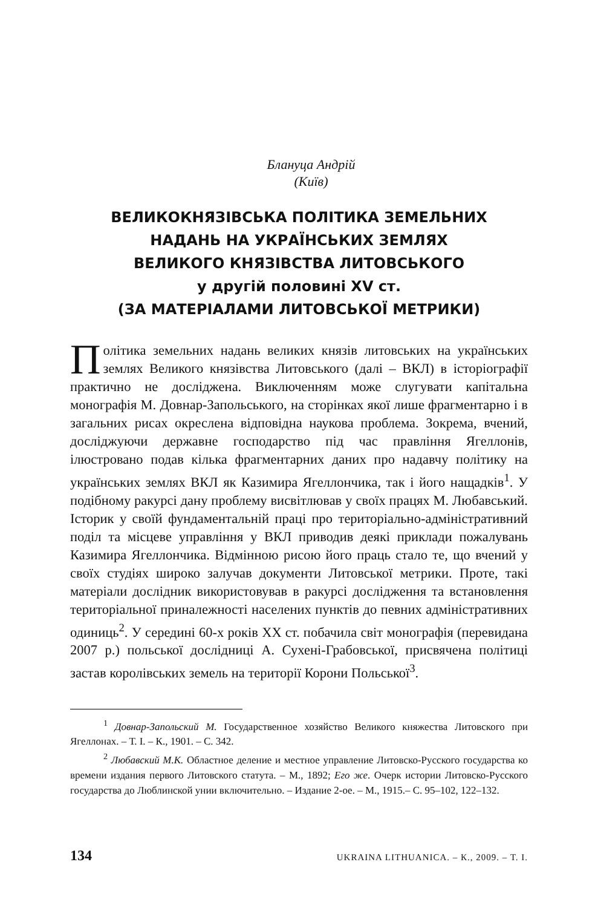Блануца Андрій
(Київ)
ВЕЛИКОКНЯЗІВСЬКА ПОЛІТИКА ЗЕМЕЛЬНИХ
НАДАНЬ НА УКРАЇНСЬКИХ ЗЕМЛЯХ
ВЕЛИКОГО КНЯЗІВСТВА ЛИТОВСЬКОГО
у другій половині XV ст.
(ЗА МАТЕРІАЛАМИ ЛИТОВСЬКОЇ МЕТРИКИ)
Політика земельних надань великих князів литовських на українських землях Великого князівства Литовського (далі – ВКЛ) в історіографії практично не досліджена. Виключенням може слугувати капітальна монографія М. Довнар-Запольського, на сторінках якої лише фрагментарно і в загальних рисах окреслена відповідна наукова проблема. Зокрема, вчений, досліджуючи державне господарство під час правління Ягеллонів, ілюстровано подав кілька фрагментарних даних про надавчу політику на українських землях ВКЛ як Казимира Ягеллончика, так і його нащадків<sup>1</sup>. У подібному ракурсі дану проблему висвітлював у своїх працях М. Любавський. Історик у своїй фундаментальній праці про територіально-адміністративний поділ та місцеве управління у ВКЛ приводив деякі приклади пожалувань Казимира Ягеллончика. Відмінною рисою його праць стало те, що вчений у своїх студіях широко залучав документи Литовської метрики. Проте, такі матеріали дослідник використовував в ракурсі дослідження та встановлення територіальної приналежності населених пунктів до певних адміністративних одиниць<sup>2</sup>. У середині 60-х років XX ст. побачила світ монографія (перевидана 2007 р.) польської дослідниці А. Сухені-Грабовської, присвячена політиці застав королівських земель на території Корони Польської<sup>3</sup>.
<sup>1</sup> Довнар-Запольский М. Государственное хозяйство Великого княжества Литовского при Ягеллонах. – Т. I. – К., 1901. – С. 342.
<sup>2</sup> Любавский М.К. Областное деление и местное управление Литовско-Русского государства ко времени издания первого Литовского статута. – М., 1892; Его же. Очерк истории Литовско-Русского государства до Люблинской унии включительно. – Издание 2-ое. – М., 1915.– С. 95–102, 122–132.
134 UKRAINA LITHUANICA. – К., 2009. – Т. І.